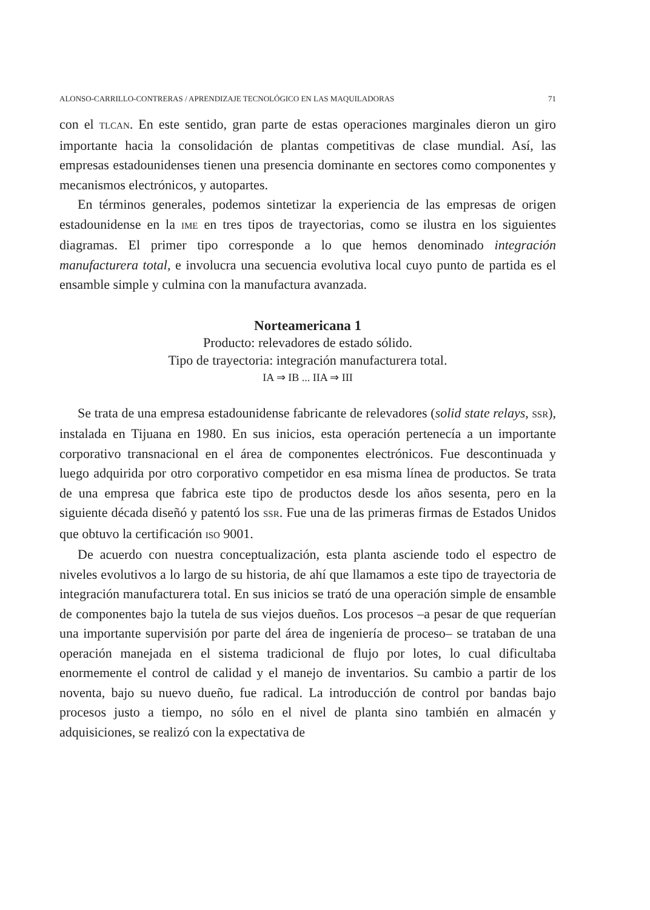ALONSO-CARRILLO-CONTRERAS / APRENDIZAJE TECNOLÓGICO EN LAS MAQUILADORAS 71
con el TLCAN. En este sentido, gran parte de estas operaciones marginales dieron un giro importante hacia la consolidación de plantas competitivas de clase mundial. Así, las empresas estadounidenses tienen una presencia dominante en sectores como componentes y mecanismos electrónicos, y autopartes.
En términos generales, podemos sintetizar la experiencia de las empresas de origen estadounidense en la IME en tres tipos de trayectorias, como se ilustra en los siguientes diagramas. El primer tipo corresponde a lo que hemos denominado integración manufacturera total, e involucra una secuencia evolutiva local cuyo punto de partida es el ensamble simple y culmina con la manufactura avanzada.
Norteamericana 1
Producto: relevadores de estado sólido.
Tipo de trayectoria: integración manufacturera total.
IA ⇒ IB ... IIA ⇒ III
Se trata de una empresa estadounidense fabricante de relevadores (solid state relays, SSR), instalada en Tijuana en 1980. En sus inicios, esta operación pertenecía a un importante corporativo transnacional en el área de componentes electrónicos. Fue descontinuada y luego adquirida por otro corporativo competidor en esa misma línea de productos. Se trata de una empresa que fabrica este tipo de productos desde los años sesenta, pero en la siguiente década diseñó y patentó los SSR. Fue una de las primeras firmas de Estados Unidos que obtuvo la certificación ISO 9001.
De acuerdo con nuestra conceptualización, esta planta asciende todo el espectro de niveles evolutivos a lo largo de su historia, de ahí que llamamos a este tipo de trayectoria de integración manufacturera total. En sus inicios se trató de una operación simple de ensamble de componentes bajo la tutela de sus viejos dueños. Los procesos –a pesar de que requerían una importante supervisión por parte del área de ingeniería de proceso– se trataban de una operación manejada en el sistema tradicional de flujo por lotes, lo cual dificultaba enormemente el control de calidad y el manejo de inventarios. Su cambio a partir de los noventa, bajo su nuevo dueño, fue radical. La introducción de control por bandas bajo procesos justo a tiempo, no sólo en el nivel de planta sino también en almacén y adquisiciones, se realizó con la expectativa de